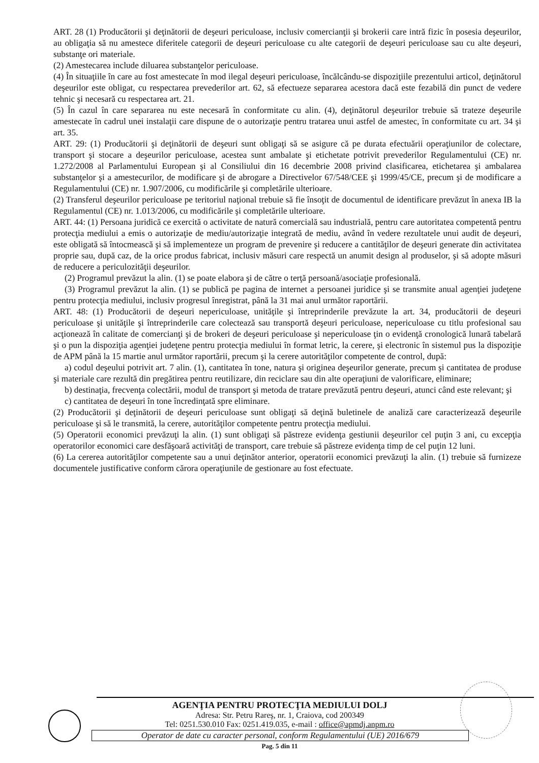ART. 28 (1) Producătorii şi deţinătorii de deşeuri periculoase, inclusiv comercianţii şi brokerii care intră fizic în posesia deşeurilor, au obligaţia să nu amestece diferitele categorii de deşeuri periculoase cu alte categorii de deşeuri periculoase sau cu alte deşeuri, substanţe ori materiale.
(2) Amestecarea include diluarea substanţelor periculoase.
(4) În situaţiile în care au fost amestecate în mod ilegal deşeuri periculoase, încălcându-se dispoziţiile prezentului articol, deţinătorul deşeurilor este obligat, cu respectarea prevederilor art. 62, să efectueze separarea acestora dacă este fezabilă din punct de vedere tehnic şi necesară cu respectarea art. 21.
(5) În cazul în care separarea nu este necesară în conformitate cu alin. (4), deţinătorul deşeurilor trebuie să trateze deşeurile amestecate în cadrul unei instalaţii care dispune de o autorizaţie pentru tratarea unui astfel de amestec, în conformitate cu art. 34 şi art. 35.
ART. 29: (1) Producătorii şi deţinătorii de deşeuri sunt obligaţi să se asigure că pe durata efectuării operaţiunilor de colectare, transport şi stocare a deşeurilor periculoase, acestea sunt ambalate şi etichetate potrivit prevederilor Regulamentului (CE) nr. 1.272/2008 al Parlamentului European şi al Consiliului din 16 decembrie 2008 privind clasificarea, etichetarea şi ambalarea substanţelor şi a amestecurilor, de modificare şi de abrogare a Directivelor 67/548/CEE şi 1999/45/CE, precum şi de modificare a Regulamentului (CE) nr. 1.907/2006, cu modificările şi completările ulterioare.
(2) Transferul deşeurilor periculoase pe teritoriul naţional trebuie să fie însoţit de documentul de identificare prevăzut în anexa IB la Regulamentul (CE) nr. 1.013/2006, cu modificările şi completările ulterioare.
ART. 44: (1) Persoana juridică ce exercită o activitate de natură comercială sau industrială, pentru care autoritatea competentă pentru protecţia mediului a emis o autorizaţie de mediu/autorizaţie integrată de mediu, având în vedere rezultatele unui audit de deşeuri, este obligată să întocmească şi să implementeze un program de prevenire şi reducere a cantităţilor de deşeuri generate din activitatea proprie sau, după caz, de la orice produs fabricat, inclusiv măsuri care respectă un anumit design al produselor, şi să adopte măsuri de reducere a periculozităţii deşeurilor.
(2) Programul prevăzut la alin. (1) se poate elabora şi de către o terţă persoană/asociaţie profesională.
(3) Programul prevăzut la alin. (1) se publică pe pagina de internet a persoanei juridice şi se transmite anual agenţiei judeţene pentru protecţia mediului, inclusiv progresul înregistrat, până la 31 mai anul următor raportării.
ART. 48: (1) Producătorii de deşeuri nepericuloase, unităţile şi întreprinderile prevăzute la art. 34, producătorii de deşeuri periculoase şi unităţile şi întreprinderile care colectează sau transportă deşeuri periculoase, nepericuloase cu titlu profesional sau acţionează în calitate de comercianţi şi de brokeri de deşeuri periculoase şi nepericuloase ţin o evidenţă cronologică lunară tabelară şi o pun la dispoziţia agenţiei judeţene pentru protecţia mediului în format letric, la cerere, şi electronic în sistemul pus la dispoziţie de APM până la 15 martie anul următor raportării, precum şi la cerere autorităţilor competente de control, după:
a) codul deşeului potrivit art. 7 alin. (1), cantitatea în tone, natura şi originea deşeurilor generate, precum şi cantitatea de produse şi materiale care rezultă din pregătirea pentru reutilizare, din reciclare sau din alte operaţiuni de valorificare, eliminare;
b) destinaţia, frecvenţa colectării, modul de transport şi metoda de tratare prevăzută pentru deşeuri, atunci când este relevant; şi
c) cantitatea de deşeuri în tone încredinţată spre eliminare.
(2) Producătorii şi deţinătorii de deşeuri periculoase sunt obligaţi să deţină buletinele de analiză care caracterizează deşeurile periculoase şi să le transmită, la cerere, autorităţilor competente pentru protecţia mediului.
(5) Operatorii economici prevăzuţi la alin. (1) sunt obligaţi să păstreze evidenţa gestiunii deşeurilor cel puţin 3 ani, cu excepţia operatorilor economici care desfăşoară activităţi de transport, care trebuie să păstreze evidenţa timp de cel puţin 12 luni.
(6) La cererea autorităţilor competente sau a unui deţinător anterior, operatorii economici prevăzuţi la alin. (1) trebuie să furnizeze documentele justificative conform cărora operaţiunile de gestionare au fost efectuate.
AGENŢIA PENTRU PROTECŢIA MEDIULUI DOLJ
Adresa: Str. Petru Rareş, nr. 1, Craiova, cod 200349
Tel: 0251.530.010 Fax: 0251.419.035, e-mail : office@apmdj.anpm.ro
Operator de date cu caracter personal, conform Regulamentului (UE) 2016/679
Pag. 5 din 11